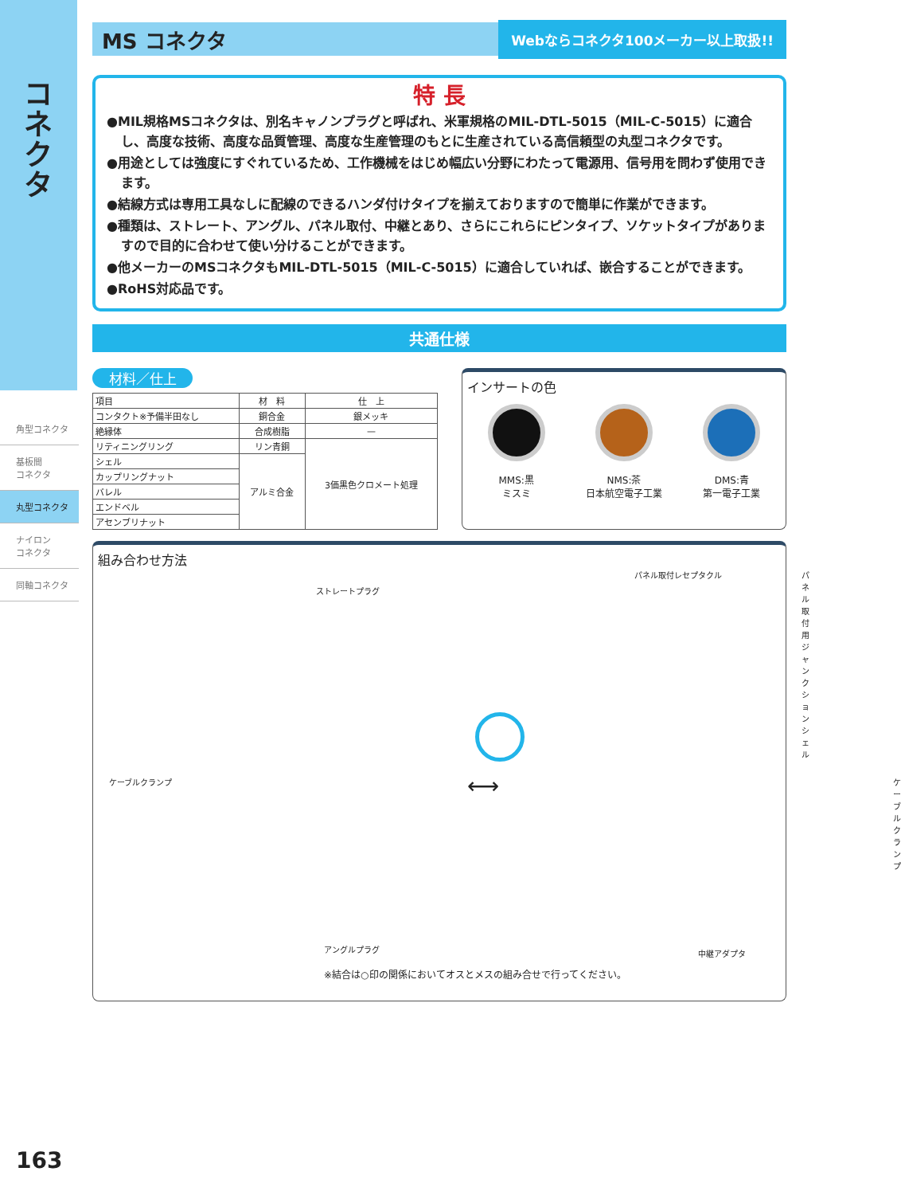コネクタ
角型コネクタ
基板間
コネクタ
丸型コネクタ
ナイロン
コネクタ
同軸コネクタ
MS コネクタ
Webならコネクタ100メーカー以上取扱!!
特 長
●MIL規格MSコネクタは、別名キャノンプラグと呼ばれ、米軍規格のMIL-DTL-5015（MIL-C-5015）に適合し、高度な技術、高度な品質管理、高度な生産管理のもとに生産されている高信頼型の丸型コネクタです。
●用途としては強度にすぐれているため、工作機械をはじめ幅広い分野にわたって電源用、信号用を問わず使用できます。
●結線方式は専用工具なしに配線のできるハンダ付けタイプを揃えておりますので簡単に作業ができます。
●種類は、ストレート、アングル、パネル取付、中継とあり、さらにこれらにピンタイプ、ソケットタイプがありますので目的に合わせて使い分けることができます。
●他メーカーのMSコネクタもMIL-DTL-5015（MIL-C-5015）に適合していれば、嵌合することができます。
●RoHS対応品です。
共通仕様
材料／仕上
| 項目 | 材 料 | 仕 上 |
| --- | --- | --- |
| コンタクト※予備半田なし | 銅合金 | 銀メッキ |
| 絶縁体 | 合成樹脂 | — |
| リティニングリング | リン青銅 | 3価黒色クロメート処理 |
| シェル | アルミ合金 | |
| カップリングナット | | |
| バレル | | |
| エンドベル | | |
| アセンブリナット | | |
インサートの色
MMS:黒
ミスミ
NMS:茶
日本航空電子工業
DMS:青
第一電子工業
組み合わせ方法
ストレートプラグ
パネル取付レセプタクル
パネル取付用
ジャンクションシェル
ケーブルクランプ ケーブルクランプ
⟷
アングルプラグ 中継アダプタ
※結合は○印の関係においてオスとメスの組み合せで行ってください。
163